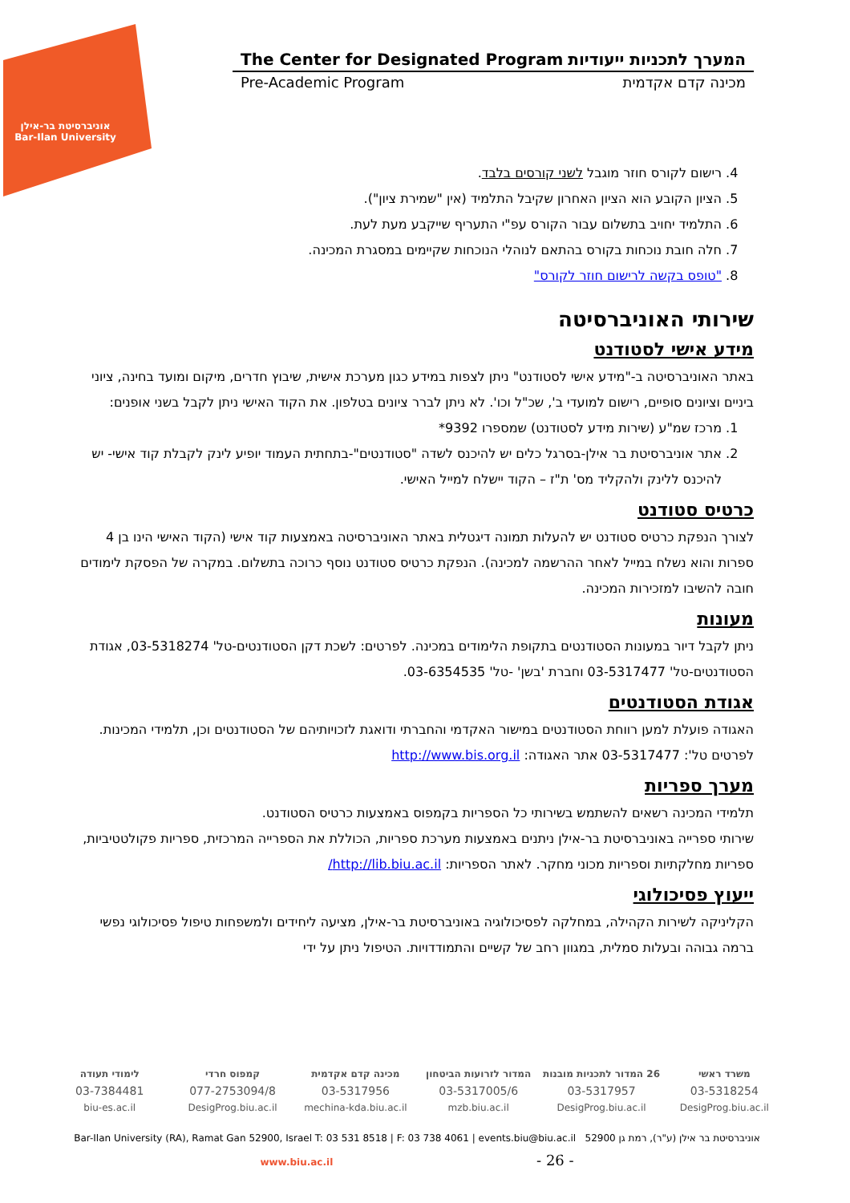אוניברסיטת בר-אילן
Bar-Ilan University
The Center for Designated Program המערך לתכניות ייעודיות
Pre-Academic Program מכינה קדם אקדמית
4. רישום לקורס חוזר מוגבל לשני קורסים בלבד.
5. הציון הקובע הוא הציון האחרון שקיבל התלמיד (אין "שמירת ציון").
6. התלמיד יחויב בתשלום עבור הקורס עפ"י התעריף שייקבע מעת לעת.
7. חלה חובת נוכחות בקורס בהתאם לנוהלי הנוכחות שקיימים במסגרת המכינה.
8. "טופס בקשה לרישום חוזר לקורס"
שירותי האוניברסיטה
מידע אישי לסטודנט
באתר האוניברסיטה ב-"מידע אישי לסטודנט" ניתן לצפות במידע כגון מערכת אישית, שיבוץ חדרים, מיקום ומועד בחינה, ציוני ביניים וציונים סופיים, רישום למועדי ב', שכ"ל וכו'. לא ניתן לברר ציונים בטלפון. את הקוד האישי ניתן לקבל בשני אופנים:
1. מרכז שמ"ע (שירות מידע לסטודנט) שמספרו 9392*
2. אתר אוניברסיטת בר אילן-בסרגל כלים יש להיכנס לשדה "סטודנטים"-בתחתית העמוד יופיע לינק לקבלת קוד אישי- יש להיכנס ללינק ולהקליד מס' ת"ז – הקוד יישלח למייל האישי.
כרטיס סטודנט
לצורך הנפקת כרטיס סטודנט יש להעלות תמונה דיגטלית באתר האוניברסיטה באמצעות קוד אישי (הקוד האישי הינו בן 4 ספרות והוא נשלח במייל לאחר ההרשמה למכינה). הנפקת כרטיס סטודנט נוסף כרוכה בתשלום. במקרה של הפסקת לימודים חובה להשיבו למזכירות המכינה.
מעונות
ניתן לקבל דיור במעונות הסטודנטים בתקופת הלימודים במכינה. לפרטים: לשכת דקן הסטודנטים-טל' 03-5318274, אגודת הסטודנטים-טל' 03-5317477 וחברת 'בשן' -טל' 03-6354535.
אגודת הסטודנטים
האגודה פועלת למען רווחת הסטודנטים במישור האקדמי והחברתי ודואגת לזכויותיהם של הסטודנטים וכן, תלמידי המכינות. לפרטים טל': 03-5317477 אתר האגודה: http://www.bis.org.il
מערך ספריות
תלמידי המכינה רשאים להשתמש בשירותי כל הספריות בקמפוס באמצעות כרטיס הסטודנט.
שירותי ספרייה באוניברסיטת בר-אילן ניתנים באמצעות מערכת ספריות, הכוללת את הספרייה המרכזית, ספריות פקולטטיביות, ספריות מחלקתיות וספריות מכוני מחקר. לאתר הספריות: http://lib.biu.ac.il/
ייעוץ פסיכולוגי
הקליניקה לשירות הקהילה, במחלקה לפסיכולוגיה באוניברסיטת בר-אילן, מציעה ליחידים ולמשפחות טיפול פסיכולוגי נפשי ברמה גבוהה ובעלות סמלית, במגוון רחב של קשיים והתמודדויות. הטיפול ניתן על ידי
משרד ראשי 26 המדור לתכניות מובנות המדור לזרועות הביטחון מכינה קדם אקדמית קמפוס חרדי לימודי תעודה
03-5318254 03-5317957 03-5317005/6 03-5317956 077-2753094/8 03-7384481
DesigProg.biu.ac.il DesigProg.biu.ac.il mzb.biu.ac.il mechina-kda.biu.ac.il DesigProg.biu.ac.il biu-es.ac.il
Bar-Ilan University (RA), Ramat Gan 52900, Israel T: 03 531 8518 | F: 03 738 4061 | events.biu@biu.ac.il אוניברסיטת בר אילן (ע"ר), רמת גן 52900
www.biu.ac.il - 26 -